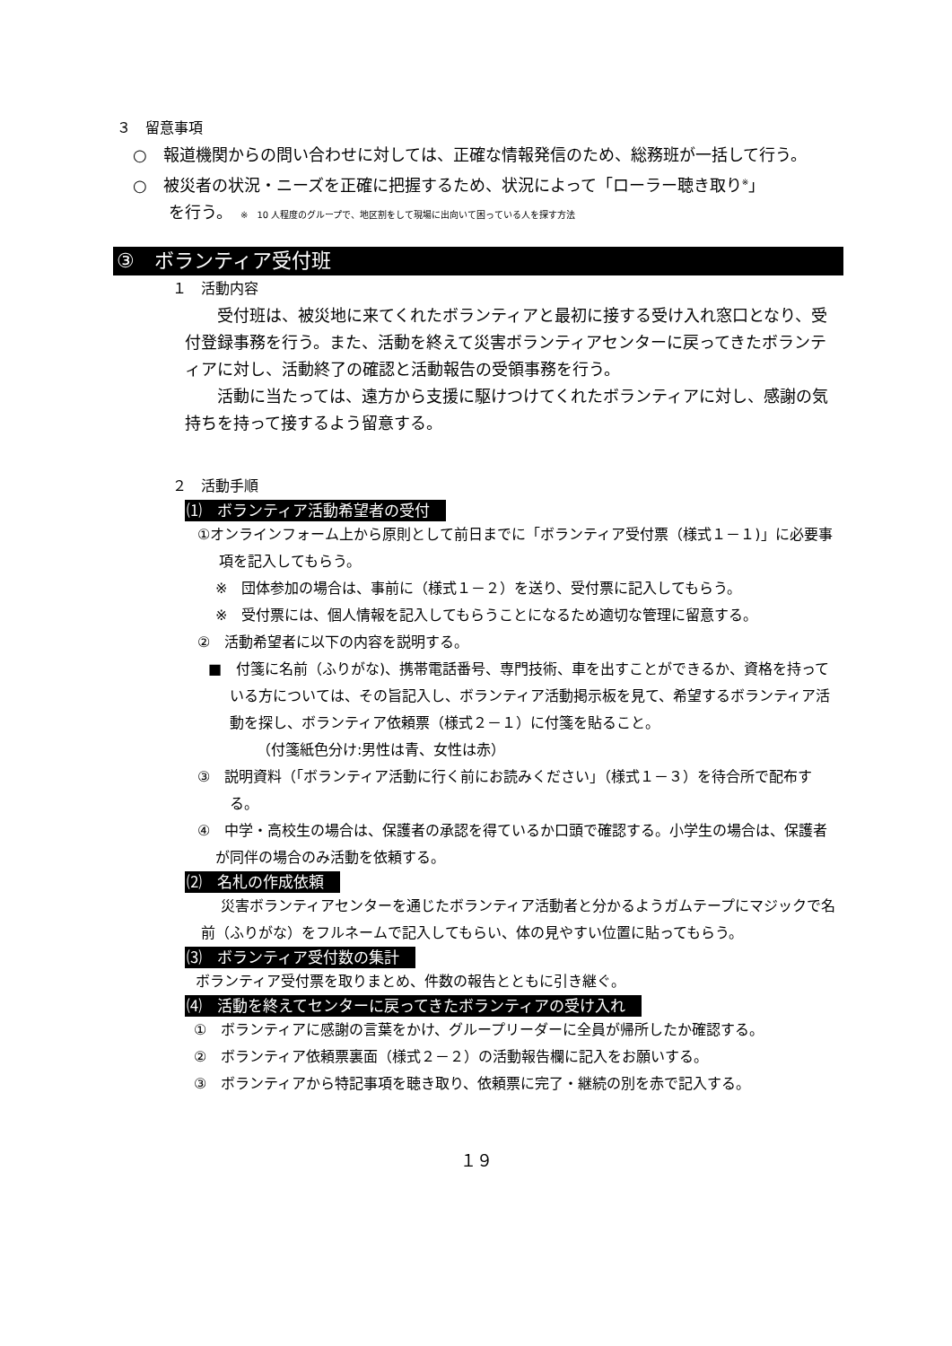３　留意事項
○　報道機関からの問い合わせに対しては、正確な情報発信のため、総務班が一括して行う。
○　被災者の状況・ニーズを正確に把握するため、状況によって「ローラー聴き取り<sup>※</sup>」
を行う。　※　10 人程度のグループで、地区割をして現場に出向いて困っている人を探す方法
③　ボランティア受付班
１　活動内容
受付班は、被災地に来てくれたボランティアと最初に接する受け入れ窓口となり、受付登録事務を行う。また、活動を終えて災害ボランティアセンターに戻ってきたボランティアに対し、活動終了の確認と活動報告の受領事務を行う。
活動に当たっては、遠方から支援に駆けつけてくれたボランティアに対し、感謝の気持ちを持って接するよう留意する。
２　活動手順
⑴　ボランティア活動希望者の受付
①オンラインフォーム上から原則として前日までに「ボランティア受付票（様式１－１)」に必要事項を記入してもらう。
※　団体参加の場合は、事前に（様式１－２）を送り、受付票に記入してもらう。
※　受付票には、個人情報を記入してもらうことになるため適切な管理に留意する。
②　活動希望者に以下の内容を説明する。
■　付箋に名前（ふりがな)、携帯電話番号、専門技術、車を出すことができるか、資格を持っている方については、その旨記入し、ボランティア活動掲示板を見て、希望するボランティア活動を探し、ボランティア依頼票（様式２－１）に付箋を貼ること。
（付箋紙色分け:男性は青、女性は赤）
③　説明資料（｢ボランティア活動に行く前にお読みください｣（様式１－３）を待合所で配布する。
④　中学・高校生の場合は、保護者の承認を得ているか口頭で確認する。小学生の場合は、保護者が同伴の場合のみ活動を依頼する。
⑵　名札の作成依頼
災害ボランティアセンターを通じたボランティア活動者と分かるようガムテープにマジックで名前（ふりがな）をフルネームで記入してもらい、体の見やすい位置に貼ってもらう。
⑶　ボランティア受付数の集計
ボランティア受付票を取りまとめ、件数の報告とともに引き継ぐ。
⑷　活動を終えてセンターに戻ってきたボランティアの受け入れ
①　ボランティアに感謝の言葉をかけ、グループリーダーに全員が帰所したか確認する。
②　ボランティア依頼票裏面（様式２－２）の活動報告欄に記入をお願いする。
③　ボランティアから特記事項を聴き取り、依頼票に完了・継続の別を赤で記入する。
１９